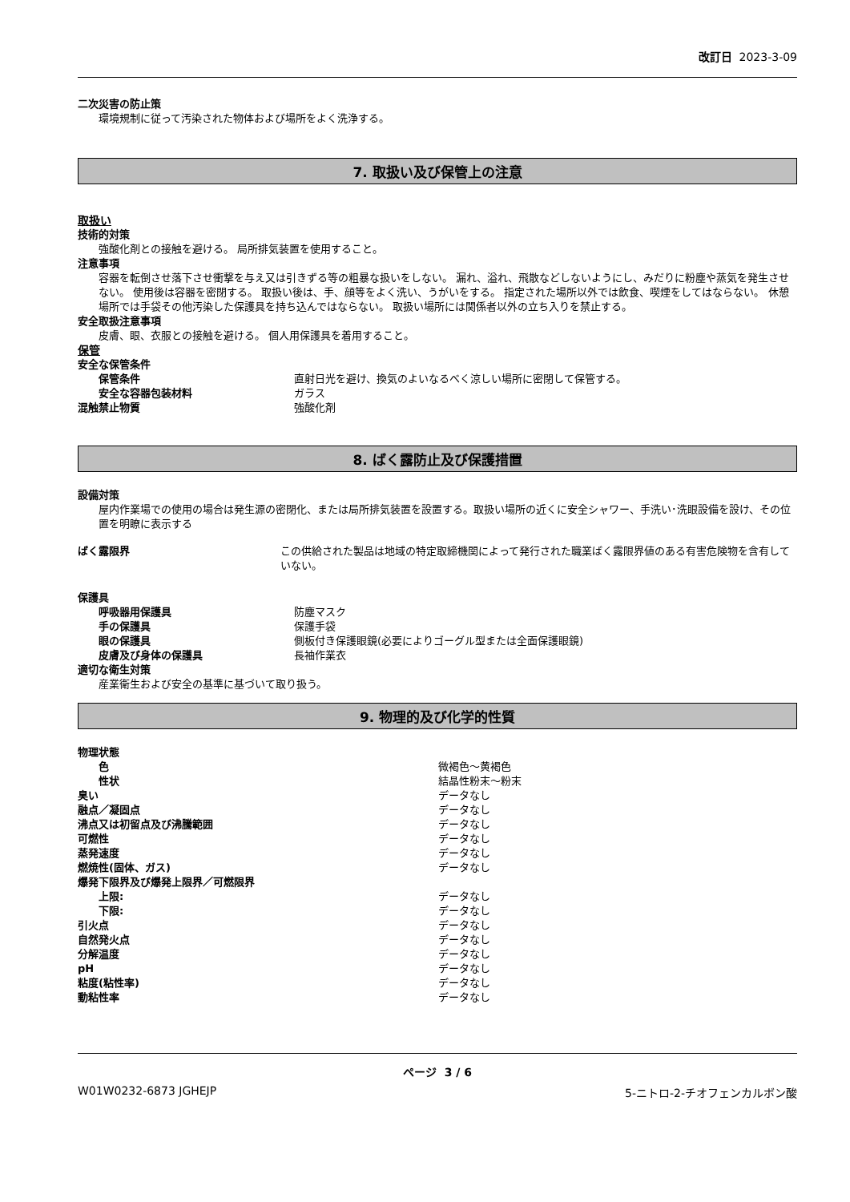改訂日 2023-3-09
二次災害の防止策
環境規制に従って汚染された物体および場所をよく洗浄する。
7. 取扱い及び保管上の注意
取扱い
技術的対策
強酸化剤との接触を避ける。 局所排気装置を使用すること。
注意事項
容器を転倒させ落下させ衝撃を与え又は引きずる等の粗暴な扱いをしない。 漏れ、溢れ、飛散などしないようにし、みだりに粉塵や蒸気を発生させない。 使用後は容器を密閉する。 取扱い後は、手、顔等をよく洗い、うがいをする。 指定された場所以外では飲食、喫煙をしてはならない。 休憩場所では手袋その他汚染した保護具を持ち込んではならない。 取扱い場所には関係者以外の立ち入りを禁止する。
安全取扱注意事項
皮膚、眼、衣服との接触を避ける。 個人用保護具を着用すること。
保管
安全な保管条件
保管条件 直射日光を避け、換気のよいなるべく涼しい場所に密閉して保管する。
安全な容器包装材料 ガラス
混触禁止物質 強酸化剤
8. ばく露防止及び保護措置
設備対策
屋内作業場での使用の場合は発生源の密閉化、または局所排気装置を設置する。取扱い場所の近くに安全シャワー、手洗い･洗眼設備を設け、その位置を明瞭に表示する
ばく露限界 この供給された製品は地域の特定取締機関によって発行された職業ばく露限界値のある有害危険物を含有していない。
保護具
呼吸器用保護具 防塵マスク
手の保護具 保護手袋
眼の保護具 側板付き保護眼鏡(必要によりゴーグル型または全面保護眼鏡)
皮膚及び身体の保護具 長袖作業衣
適切な衛生対策
産業衛生および安全の基準に基づいて取り扱う。
9. 物理的及び化学的性質
物理状態
色 微褐色～黄褐色
性状 結晶性粉末～粉末
臭い データなし
融点／凝固点 データなし
沸点又は初留点及び沸騰範囲 データなし
可燃性 データなし
蒸発速度 データなし
燃焼性(固体、ガス) データなし
爆発下限界及び爆発上限界／可燃限界
上限: データなし
下限: データなし
引火点 データなし
自然発火点 データなし
分解温度 データなし
pH データなし
粘度(粘性率) データなし
動粘性率 データなし
ページ 3 / 6
W01W0232-6873 JGHEJP 5-ニトロ-2-チオフェンカルボン酸